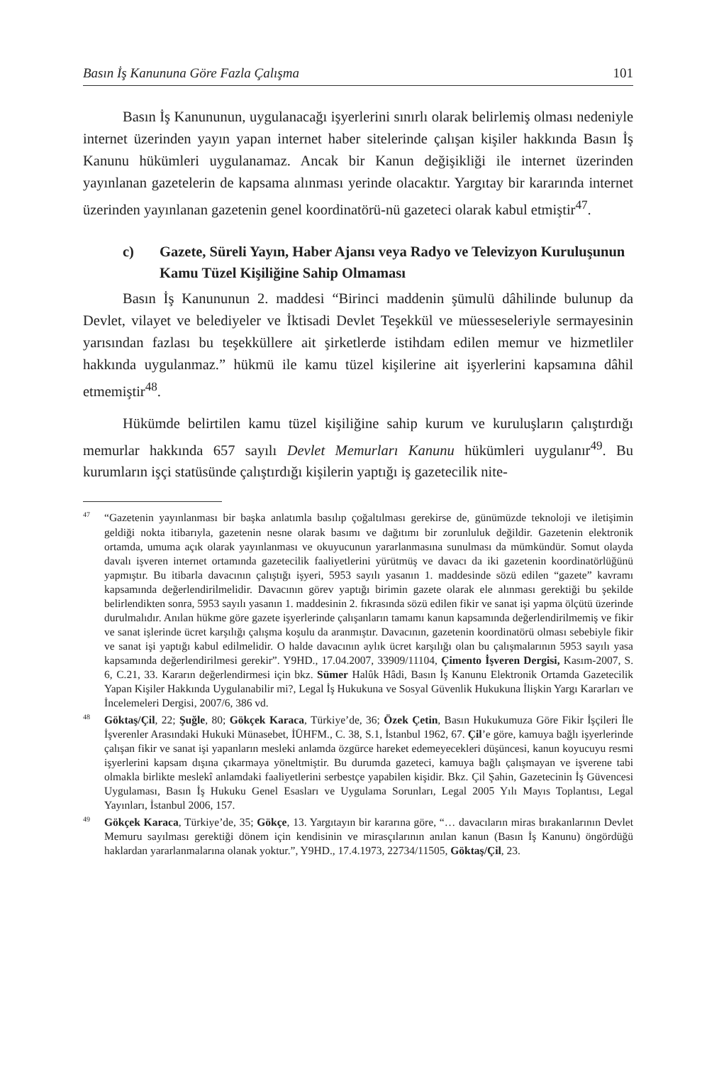Basın İş Kanununa Göre Fazla Çalışma 101
Basın İş Kanununun, uygulanacağı işyerlerini sınırlı olarak belirlemiş olması nedeniyle internet üzerinden yayın yapan internet haber sitelerinde çalışan kişiler hakkında Basın İş Kanunu hükümleri uygulanamaz. Ancak bir Kanun değişikliği ile internet üzerinden yayınlanan gazetelerin de kapsama alınması yerinde olacaktır. Yargıtay bir kararında internet üzerinden yayınlanan gazetenin genel koordinatörü-nü gazeteci olarak kabul etmiştir<sup>47</sup>.
c) Gazete, Süreli Yayın, Haber Ajansı veya Radyo ve Televizyon Kuruluşunun Kamu Tüzel Kişiliğine Sahip Olmaması
Basın İş Kanununun 2. maddesi “Birinci maddenin şümulü dâhilinde bulunup da Devlet, vilayet ve belediyeler ve İktisadi Devlet Teşekkül ve müesseseleriyle sermayesinin yarısından fazlası bu teşekküllere ait şirketlerde istihdam edilen memur ve hizmetliler hakkında uygulanmaz.” hükmü ile kamu tüzel kişilerine ait işyerlerini kapsamına dâhil etmemiştir<sup>48</sup>.
Hükümde belirtilen kamu tüzel kişiliğine sahip kurum ve kuruluşların çalıştırdığı memurlar hakkında 657 sayılı Devlet Memurları Kanunu hükümleri uygulanır<sup>49</sup>. Bu kurumların işçi statüsünde çalıştırdığı kişilerin yaptığı iş gazetecilik nite-
<sup>47</sup> “Gazetenin yayınlanması bir başka anlatımla basılıp çoğaltılması gerekirse de, günümüzde teknoloji ve iletişimin geldiği nokta itibarıyla, gazetenin nesne olarak basımı ve dağıtımı bir zorunluluk değildir. Gazetenin elektronik ortamda, umuma açık olarak yayınlanması ve okuyucunun yararlanmasına sunulması da mümkündür. Somut olayda davalı işveren internet ortamında gazetecilik faaliyetlerini yürütmüş ve davacı da iki gazetenin koordinatörlüğünü yapmıştır. Bu itibarla davacının çalıştığı işyeri, 5953 sayılı yasanın 1. maddesinde sözü edilen “gazete” kavramı kapsamında değerlendirilmelidir. Davacının görev yaptığı birimin gazete olarak ele alınması gerektiği bu şekilde belirlendikten sonra, 5953 sayılı yasanın 1. maddesinin 2. fıkrasında sözü edilen fikir ve sanat işi yapma ölçütü üzerinde durulmalıdır. Anılan hükme göre gazete işyerlerinde çalışanların tamamı kanun kapsamında değerlendirilmemiş ve fikir ve sanat işlerinde ücret karşılığı çalışma koşulu da aranmıştır. Davacının, gazetenin koordinatörü olması sebebiyle fikir ve sanat işi yaptığı kabul edilmelidir. O halde davacının aylık ücret karşılığı olan bu çalışmalarının 5953 sayılı yasa kapsamında değerlendirilmesi gerekir”. Y9HD., 17.04.2007, 33909/11104, Çimento İşveren Dergisi, Kasım-2007, S. 6, C.21, 33. Kararın değerlendirmesi için bkz. Sümer Halûk Hâdi, Basın İş Kanunu Elektronik Ortamda Gazetecilik Yapan Kişiler Hakkında Uygulanabilir mi?, Legal İş Hukukuna ve Sosyal Güvenlik Hukukuna İlişkin Yargı Kararları ve İncelemeleri Dergisi, 2007/6, 386 vd.
<sup>48</sup> Göktaş/Çil, 22; Şuğle, 80; Gökçek Karaca, Türkiye’de, 36; Özek Çetin, Basın Hukukumuza Göre Fikir İşçileri İle İşverenler Arasındaki Hukuki Münasebet, İÜHFM., C. 38, S.1, İstanbul 1962, 67. Çil’e göre, kamuya bağlı işyerlerinde çalışan fikir ve sanat işi yapanların mesleki anlamda özgürce hareket edemeyecekleri düşüncesi, kanun koyucuyu resmi işyerlerini kapsam dışına çıkarmaya yöneltmiştir. Bu durumda gazeteci, kamuya bağlı çalışmayan ve işverene tabi olmakla birlikte meslekî anlamdaki faaliyetlerini serbestçe yapabilen kişidir. Bkz. Çil Şahin, Gazetecinin İş Güvencesi Uygulaması, Basın İş Hukuku Genel Esasları ve Uygulama Sorunları, Legal 2005 Yılı Mayıs Toplantısı, Legal Yayınları, İstanbul 2006, 157.
<sup>49</sup> Gökçek Karaca, Türkiye’de, 35; Gökçe, 13. Yargıtayın bir kararına göre, “… davacıların miras bırakanlarının Devlet Memuru sayılması gerektiği dönem için kendisinin ve mirasçılarının anılan kanun (Basın İş Kanunu) öngördüğü haklardan yararlanmalarına olanak yoktur.”, Y9HD., 17.4.1973, 22734/11505, Göktaş/Çil, 23.